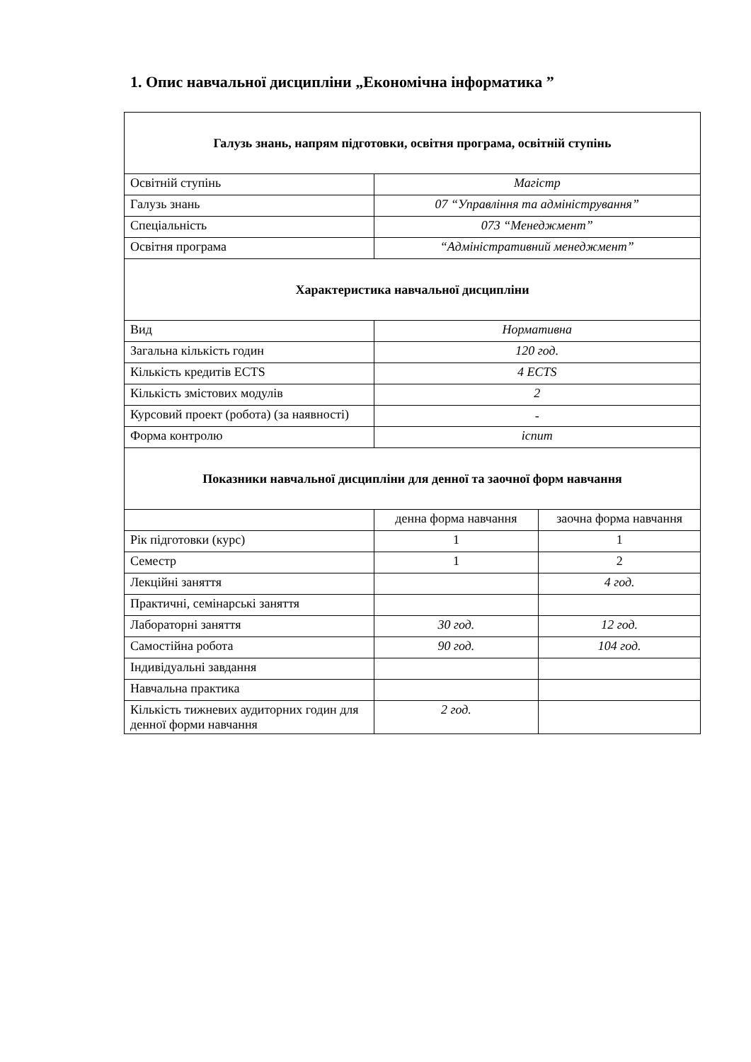1. Опис навчальної дисципліни „Економічна інформатика ”
| Галузь знань, напрям підготовки, освітня програма, освітній ступінь | | |
| Освітній ступінь | Магістр | |
| Галузь знань | 07 “Управління та адміністрування” | |
| Спеціальність | 073 “Менеджмент” | |
| Освітня програма | “Адміністративний менеджмент” | |
| Характеристика навчальної дисципліни | | |
| Вид | Нормативна | |
| Загальна кількість годин | 120 год. | |
| Кількість кредитів ECTS | 4 ECTS | |
| Кількість змістових модулів | 2 | |
| Курсовий проект (робота) (за наявності) | - | |
| Форма контролю | іспит | |
| Показники навчальної дисципліни для денної та заочної форм навчання | | |
| | денна форма навчання | заочна форма навчання |
| Рік підготовки (курс) | 1 | 1 |
| Семестр | 1 | 2 |
| Лекційні заняття | | 4 год. |
| Практичні, семінарські заняття | | |
| Лабораторні заняття | 30 год. | 12 год. |
| Самостійна робота | 90 год. | 104 год. |
| Індивідуальні завдання | | |
| Навчальна практика | | |
| Кількість тижневих аудиторних годин для денної форми навчання | 2 год. | |